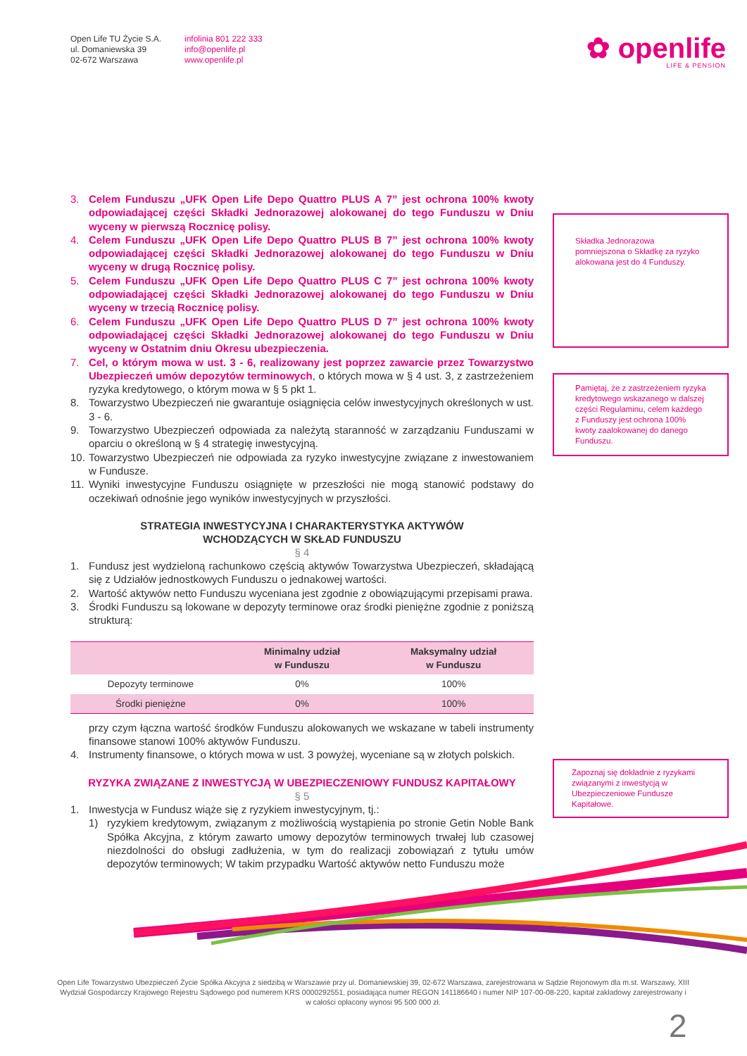Open Life TU Życie S.A.
ul. Domaniewska 39
02-672 Warszawa
infolinia 801 222 333
info@openlife.pl
www.openlife.pl
✿ openlife
LIFE & PENSION
3. Celem Funduszu „UFK Open Life Depo Quattro PLUS A 7” jest ochrona 100% kwoty odpowiadającej części Składki Jednorazowej alokowanej do tego Funduszu w Dniu wyceny w pierwszą Rocznicę polisy.
4. Celem Funduszu „UFK Open Life Depo Quattro PLUS B 7” jest ochrona 100% kwoty odpowiadającej części Składki Jednorazowej alokowanej do tego Funduszu w Dniu wyceny w drugą Rocznicę polisy.
5. Celem Funduszu „UFK Open Life Depo Quattro PLUS C 7” jest ochrona 100% kwoty odpowiadającej części Składki Jednorazowej alokowanej do tego Funduszu w Dniu wyceny w trzecią Rocznicę polisy.
6. Celem Funduszu „UFK Open Life Depo Quattro PLUS D 7” jest ochrona 100% kwoty odpowiadającej części Składki Jednorazowej alokowanej do tego Funduszu w Dniu wyceny w Ostatnim dniu Okresu ubezpieczenia.
7. Cel, o którym mowa w ust. 3 - 6, realizowany jest poprzez zawarcie przez Towarzystwo Ubezpieczeń umów depozytów terminowych, o których mowa w § 4 ust. 3, z zastrzeżeniem ryzyka kredytowego, o którym mowa w § 5 pkt 1.
8. Towarzystwo Ubezpieczeń nie gwarantuje osiągnięcia celów inwestycyjnych określonych w ust. 3 - 6.
9. Towarzystwo Ubezpieczeń odpowiada za należytą staranność w zarządzaniu Funduszami w oparciu o określoną w § 4 strategię inwestycyjną.
10. Towarzystwo Ubezpieczeń nie odpowiada za ryzyko inwestycyjne związane z inwestowaniem w Fundusze.
11. Wyniki inwestycyjne Funduszu osiągnięte w przeszłości nie mogą stanowić podstawy do oczekiwań odnośnie jego wyników inwestycyjnych w przyszłości.
STRATEGIA INWESTYCYJNA I CHARAKTERYSTYKA AKTYWÓW
WCHODZĄCYCH W SKŁAD FUNDUSZU
§ 4
1. Fundusz jest wydzieloną rachunkowo częścią aktywów Towarzystwa Ubezpieczeń, składającą się z Udziałów jednostkowych Funduszu o jednakowej wartości.
2. Wartość aktywów netto Funduszu wyceniana jest zgodnie z obowiązującymi przepisami prawa.
3. Środki Funduszu są lokowane w depozyty terminowe oraz środki pieniężne zgodnie z poniższą strukturą:
| | Minimalny udział w Funduszu | Maksymalny udział w Funduszu |
| --- | --- | --- |
| Depozyty terminowe | 0% | 100% |
| Środki pieniężne | 0% | 100% |
przy czym łączna wartość środków Funduszu alokowanych we wskazane w tabeli instrumenty finansowe stanowi 100% aktywów Funduszu.
4. Instrumenty finansowe, o których mowa w ust. 3 powyżej, wyceniane są w złotych polskich.
RYZYKA ZWIĄZANE Z INWESTYCJĄ W UBEZPIECZENIOWY FUNDUSZ KAPITAŁOWY
§ 5
1. Inwestycja w Fundusz wiąże się z ryzykiem inwestycyjnym, tj.:
1) ryzykiem kredytowym, związanym z możliwością wystąpienia po stronie Getin Noble Bank Spółka Akcyjna, z którym zawarto umowy depozytów terminowych trwałej lub czasowej niezdolności do obsługi zadłużenia, w tym do realizacji zobowiązań z tytułu umów depozytów terminowych; W takim przypadku Wartość aktywów netto Funduszu może
Składka Jednorazowa pomniejszona o Składkę za ryzyko alokowana jest do 4 Funduszy.
Pamiętaj, że z zastrzeżeniem ryzyka kredytowego wskazanego w dalszej części Regulaminu, celem każdego z Funduszy jest ochrona 100% kwoty zaalokowanej do danego Funduszu.
Zapoznaj się dokładnie z ryzykami związanymi z inwestycją w Ubezpieczeniowe Fundusze Kapitałowe.
Open Life Towarzystwo Ubezpieczeń Życie Spółka Akcyjna z siedzibą w Warszawie przy ul. Domaniewskiej 39, 02-672 Warszawa, zarejestrowana w Sądzie Rejonowym dla m.st. Warszawy, XIII Wydział Gospodarczy Krajowego Rejestru Sądowego pod numerem KRS 0000292551, posiadająca numer REGON 141186640 i numer NIP 107-00-08-220, kapitał zakładowy zarejestrowany i w całości opłacony wynosi 95 500 000 zł.
2